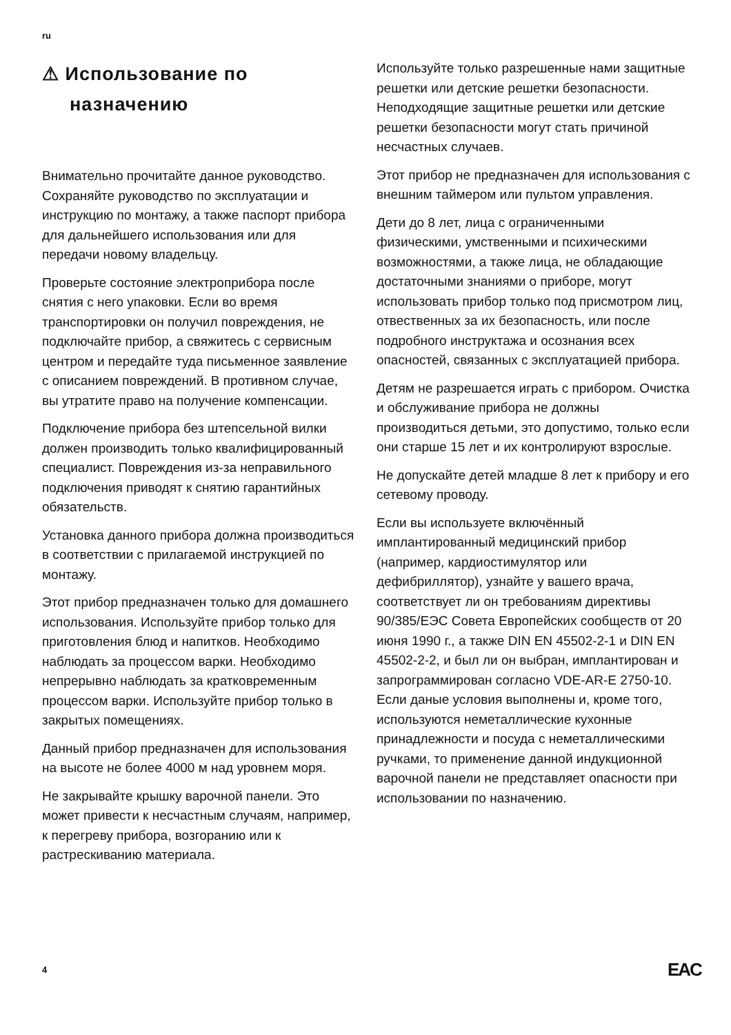ru
⚠ Использование по назначению
Внимательно прочитайте данное руководство. Сохраняйте руководство по эксплуатации и инструкцию по монтажу, а также паспорт прибора для дальнейшего использования или для передачи новому владельцу.
Проверьте состояние электроприбора после снятия с него упаковки. Если во время транспортировки он получил повреждения, не подключайте прибор, а свяжитесь с сервисным центром и передайте туда письменное заявление с описанием повреждений. В противном случае, вы утратите право на получение компенсации.
Подключение прибора без штепсельной вилки должен производить только квалифицированный специалист. Повреждения из-за неправильного подключения приводят к снятию гарантийных обязательств.
Установка данного прибора должна производиться в соответствии с прилагаемой инструкцией по монтажу.
Этот прибор предназначен только для домашнего использования. Используйте прибор только для приготовления блюд и напитков. Необходимо наблюдать за процессом варки. Необходимо непрерывно наблюдать за кратковременным процессом варки. Используйте прибор только в закрытых помещениях.
Данный прибор предназначен для использования на высоте не более 4000 м над уровнем моря.
Не закрывайте крышку варочной панели. Это может привести к несчастным случаям, например, к перегреву прибора, возгоранию или к растрескиванию материала.
Используйте только разрешенные нами защитные решетки или детские решетки безопасности. Неподходящие защитные решетки или детские решетки безопасности могут стать причиной несчастных случаев.
Этот прибор не предназначен для использования с внешним таймером или пультом управления.
Дети до 8 лет, лица с ограниченными физическими, умственными и психическими возможностями, а также лица, не обладающие достаточными знаниями о приборе, могут использовать прибор только под присмотром лиц, отвественных за их безопасность, или после подробного инструктажа и осознания всех опасностей, связанных с эксплуатацией прибора.
Детям не разрешается играть с прибором. Очистка и обслуживание прибора не должны производиться детьми, это допустимо, только если они старше 15 лет и их контролируют взрослые.
Не допускайте детей младше 8 лет к прибору и его сетевому проводу.
Если вы используете включённый имплантированный медицинский прибор (например, кардиостимулятор или дефибриллятор), узнайте у вашего врача, соответствует ли он требованиям директивы 90/385/ЕЭС Совета Европейских сообществ от 20 июня 1990 г., а также DIN EN 45502-2-1 и DIN EN 45502-2-2, и был ли он выбран, имплантирован и запрограммирован согласно VDE-AR-E 2750-10. Если даные условия выполнены и, кроме того, используются неметаллические кухонные принадлежности и посуда с неметаллическими ручками, то применение данной индукционной варочной панели не представляет опасности при использовании по назначению.
4 EAC